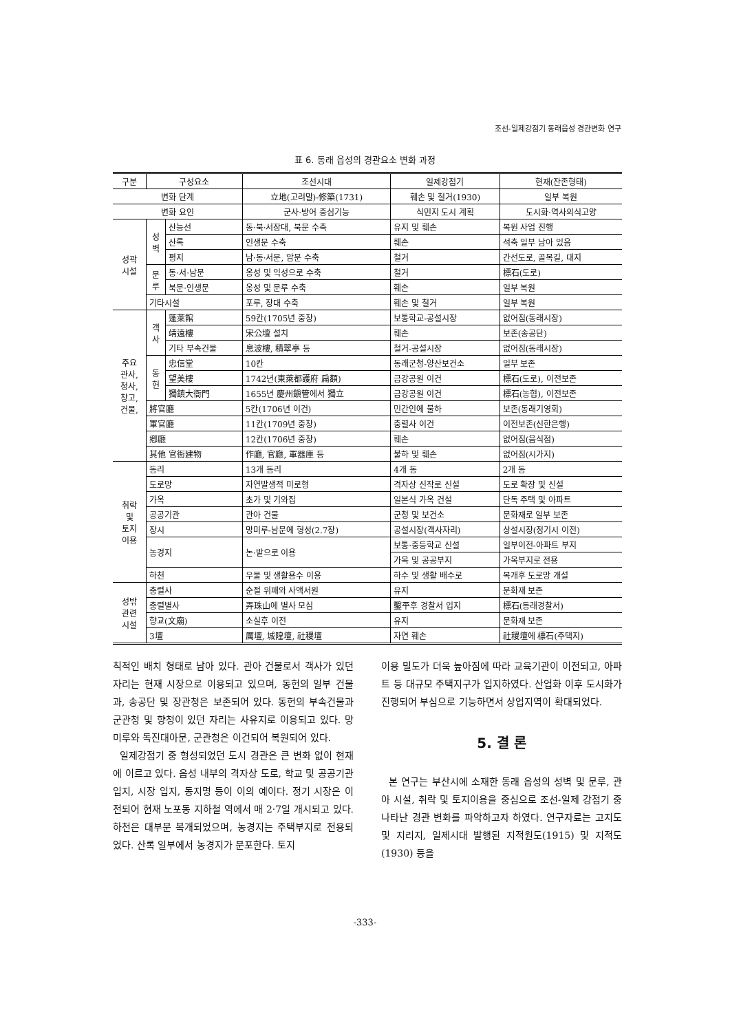조선-일제강점기 동래읍성 경관변화 연구
표 6. 동래 읍성의 경관요소 변화 과정
| 구분 | 구성요소 | | 조선시대 | 일제강점기 | 현재(잔존형태) |
| --- | --- | --- | --- | --- | --- |
| 변화 단계 | | | 立地(고려말)-修築(1731) | 훼손 및 철거(1930) | 일부 복원 |
| 변화 요인 | | | 군사·방어 중심기능 | 식민지 도시 계획 | 도시화·역사의식고양 |
| 성곽 시설 | 성 벽 | 산능선 | 동·북·서장대, 북문 수축 | 유지 및 훼손 | 복원 사업 진행 |
| | | 산록 | 인생문 수축 | 훼손 | 석축 일부 남아 있음 |
| | | 평지 | 남·동·서문, 암문 수축 | 철거 | 간선도로, 골목길, 대지 |
| | 문 루 | 동·서·남문 | 옹성 및 익성으로 수축 | 철거 | 標石(도로) |
| | | 북문·인생문 | 옹성 및 문루 수축 | 훼손 | 일부 복원 |
| | 기타시설 | | 포루, 장대 수축 | 훼손 및 철거 | 일부 복원 |
| 주요 관사, 청사, 창고, 건물, | 객 사 | 蓬萊館 | 59칸(1705년 중창) | 보통학교-공설시장 | 없어짐(동래시장) |
| | | 靖遠樓 | 宋公壇 설치 | 훼손 | 보존(송공단) |
| | | 기타 부속건물 | 息波樓, 積翠亭 등 | 철거-공설시장 | 없어짐(동래시장) |
| | 동 헌 | 忠信堂 | 10칸 | 동래군청-양산보건소 | 일부 보존 |
| | | 望美樓 | 1742년(東萊都護府 扁額) | 금강공원 이건 | 標石(도로), 이전보존 |
| | | 獨鎮大衙門 | 1655년 慶州鎭管에서 獨立 | 금강공원 이건 | 標石(농협), 이전보존 |
| | 將官廳 | | 5칸(1706년 이건) | 민간인에 불하 | 보존(동래기영회) |
| | 軍官廳 | | 11칸(1709년 중창) | 충렬사 이건 | 이전보존(신한은행) |
| | 鄕廳 | | 12칸(1706년 중창) | 훼손 | 없어짐(음식점) |
| | 其他 官衙建物 | | 作廳, 官廳, 軍器庫 등 | 불하 및 훼손 | 없어짐(시가지) |
| 취락 및 토지 이용 | 동리 | | 13개 동리 | 4개 동 | 2개 동 |
| | 도로망 | | 자연발생적 미로형 | 격자상 신작로 신설 | 도로 확장 및 신설 |
| | 가옥 | | 초가 및 기와집 | 일본식 가옥 건설 | 단독 주택 및 아파트 |
| | 공공기관 | | 관아 건물 | 군청 및 보건소 | 문화재로 일부 보존 |
| | 장시 | | 망미루-남문에 형성(2.7장) | 공설시장(객사자리) | 상설시장(정기시 이전) |
| | 농경지 | | 논·밭으로 이용 | 보통·중등학교 신설 | 일부이전-아파트 부지 |
| | | | | 가옥 및 공공부지 | 가옥부지로 전용 |
| | 하천 | | 우물 및 생활용수 이용 | 하수 및 생활 배수로 | 복개후 도로망 개설 |
| 성밖 관련 시설 | 충렬사 | | 순절 위패와 사액서원 | 유지 | 문화재 보존 |
| | 충렬별사 | | 弄珠山에 별사 모심 | 鑿平후 경찰서 입지 | 標石(동래경찰서) |
| | 향교(文廟) | | 소실후 이전 | 유지 | 문화재 보존 |
| | 3壇 | | 厲壇, 城隍壇, 社稷壇 | 자연 훼손 | 社稷壇에 標石(주택지) |
칙적인 배치 형태로 남아 있다. 관아 건물로서 객사가 있던 자리는 현재 시장으로 이용되고 있으며, 동헌의 일부 건물과, 송공단 및 장관청은 보존되어 있다. 동헌의 부속건물과 군관청 및 향청이 있던 자리는 사유지로 이용되고 있다. 망미루와 독진대아문, 군관청은 이건되어 복원되어 있다.
일제강점기 중 형성되었던 도시 경관은 큰 변화 없이 현재에 이르고 있다. 읍성 내부의 격자상 도로, 학교 및 공공기관 입지, 시장 입지, 동지명 등이 이의 예이다. 정기 시장은 이전되어 현재 노포동 지하철 역에서 매 2·7일 개시되고 있다. 하천은 대부분 복개되었으며, 농경지는 주택부지로 전용되었다. 산록 일부에서 농경지가 분포한다. 토지
이용 밀도가 더욱 높아짐에 따라 교육기관이 이전되고, 아파트 등 대규모 주택지구가 입지하였다. 산업화 이후 도시화가 진행되어 부심으로 기능하면서 상업지역이 확대되었다.
5. 결 론
본 연구는 부산시에 소재한 동래 읍성의 성벽 및 문루, 관아 시설, 취락 및 토지이용을 중심으로 조선-일제 강점기 중 나타난 경관 변화를 파악하고자 하였다. 연구자료는 고지도 및 지리지, 일제시대 발행된 지적원도(1915) 및 지적도(1930) 등을
-333-